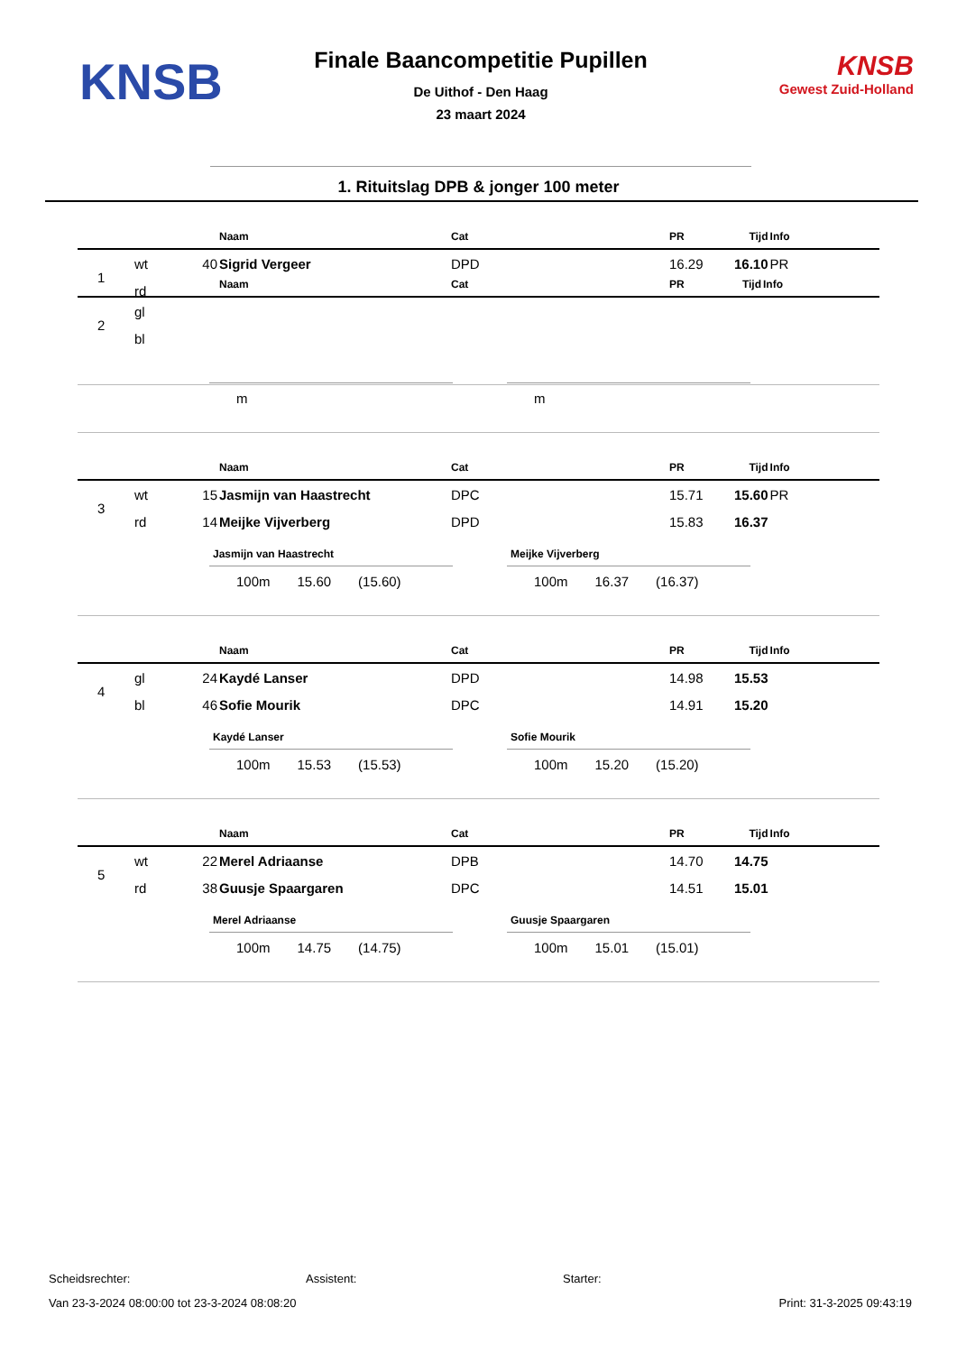KNSB
Finale Baancompetitie Pupillen
De Uithof - Den Haag
23 maart 2024
KNSB
Gewest Zuid-Holland
1. Rituitslag DPB & jonger 100 meter
| | | | Naam | Cat | PR | Tijd | Info |
| --- | --- | --- | --- | --- | --- | --- | --- |
| 1 | wt | 40 | Sigrid Vergeer | DPD | 16.29 | 16.10 | PR |
| | rd | | | | | | |
| | | | Naam | Cat | PR | Tijd | Info |
| --- | --- | --- | --- | --- | --- | --- | --- |
| 2 | gl | | | | | | |
| | bl | | | | | | |
m m
| | | | Naam | Cat | PR | Tijd | Info |
| --- | --- | --- | --- | --- | --- | --- | --- |
| 3 | wt | 15 | Jasmijn van Haastrecht | DPC | 15.71 | 15.60 | PR |
| | rd | 14 | Meijke Vijverberg | DPD | 15.83 | 16.37 | |
Jasmijn van Haastrecht
100m 15.60 (15.60)
Meijke Vijverberg
100m 16.37 (16.37)
| | | | Naam | Cat | PR | Tijd | Info |
| --- | --- | --- | --- | --- | --- | --- | --- |
| 4 | gl | 24 | Kaydé Lanser | DPD | 14.98 | 15.53 | |
| | bl | 46 | Sofie Mourik | DPC | 14.91 | 15.20 | |
Kaydé Lanser
100m 15.53 (15.53)
Sofie Mourik
100m 15.20 (15.20)
| | | | Naam | Cat | PR | Tijd | Info |
| --- | --- | --- | --- | --- | --- | --- | --- |
| 5 | wt | 22 | Merel Adriaanse | DPB | 14.70 | 14.75 | |
| | rd | 38 | Guusje Spaargaren | DPC | 14.51 | 15.01 | |
Merel Adriaanse
100m 14.75 (14.75)
Guusje Spaargaren
100m 15.01 (15.01)
Scheidsrechter: Assistent: Starter:
Van 23-3-2024 08:00:00 tot 23-3-2024 08:08:20 Print: 31-3-2025 09:43:19